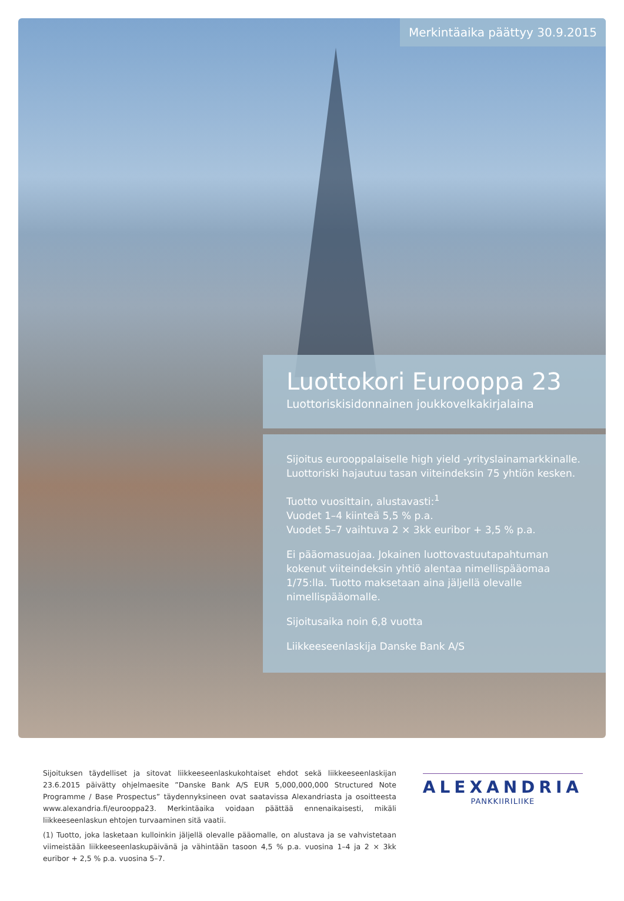Merkintäaika päättyy 30.9.2015
Luottokori Eurooppa 23
Luottoriskisidonnainen joukkovelkakirjalaina
Sijoitus eurooppalaiselle high yield -yrityslainamarkkinalle. Luottoriski hajautuu tasan viiteindeksin 75 yhtiön kesken.
Tuotto vuosittain, alustavasti:<sup>1</sup>
Vuodet 1–4 kiinteä 5,5 % p.a.
Vuodet 5–7 vaihtuva 2 × 3kk euribor + 3,5 % p.a.
Ei pääomasuojaa. Jokainen luottovastuutapahtuman kokenut viiteindeksin yhtiö alentaa nimellispääomaa 1/75:lla. Tuotto maksetaan aina jäljellä olevalle nimellispääomalle.
Sijoitusaika noin 6,8 vuotta
Liikkeeseenlaskija Danske Bank A/S
Sijoituksen täydelliset ja sitovat liikkeeseenlaskukohtaiset ehdot sekä liikkeeseenlaskijan 23.6.2015 päivätty ohjelmaesite ”Danske Bank A/S EUR 5,000,000,000 Structured Note Programme / Base Prospectus” täydennyksineen ovat saatavissa Alexandriasta ja osoitteesta www.alexandria.fi/eurooppa23. Merkintäaika voidaan päättää ennenaikaisesti, mikäli liikkeeseenlaskun ehtojen turvaaminen sitä vaatii.
(1) Tuotto, joka lasketaan kulloinkin jäljellä olevalle pääomalle, on alustava ja se vahvistetaan viimeistään liikkeeseenlaskupäivänä ja vähintään tasoon 4,5 % p.a. vuosina 1–4 ja 2 × 3kk euribor + 2,5 % p.a. vuosina 5–7.
ALEXANDRIA
PANKKIIRILIIKE